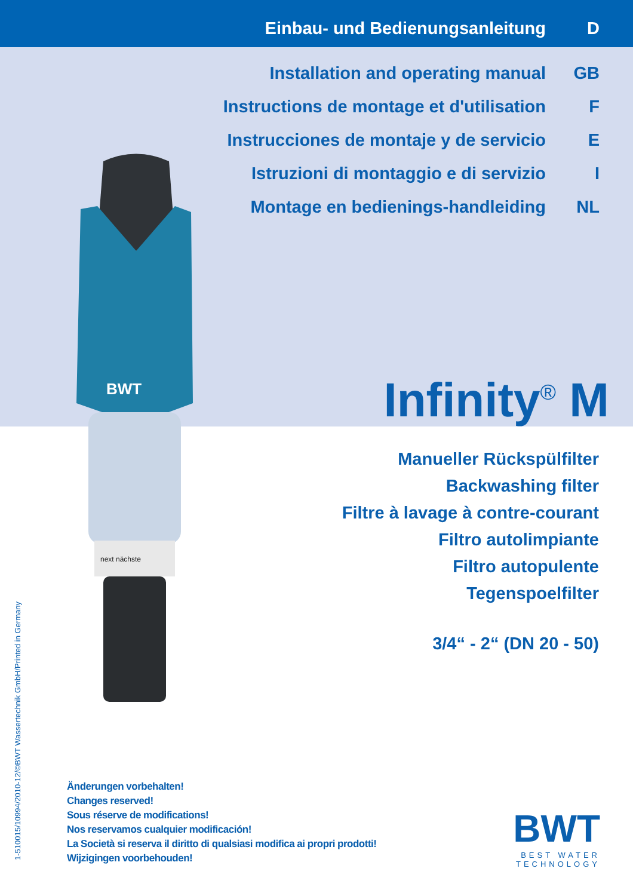BWT
next nächste
Einbau- und Bedienungsanleitung D
Installation and operating manual GB
Instructions de montage et d'utilisation F
Instrucciones de montaje y de servicio E
Istruzioni di montaggio e di servizio I
Montage en bedienings-handleiding NL
Infinity<sup>®</sup> M
Manueller Rückspülfilter
Backwashing filter
Filtre à lavage à contre-courant
Filtro autolimpiante
Filtro autopulente
Tegenspoelfilter
3/4“ - 2“ (DN 20 - 50)
Änderungen vorbehalten!
Changes reserved!
Sous réserve de modifications!
Nos reservamos cualquier modificación!
La Società si reserva il diritto di qualsiasi modifica ai propri prodotti!
Wijzigingen voorbehouden!
1-510015/10994/2010-12/©BWT Wassertechnik GmbH/Printed in Germany
BWT
BEST WATER TECHNOLOGY